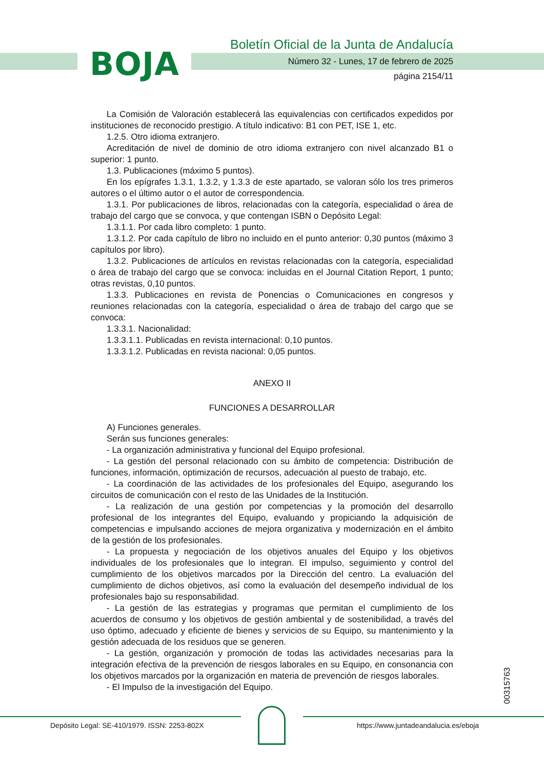BOJA
Boletín Oficial de la Junta de Andalucía
Número 32 - Lunes, 17 de febrero de 2025
página 2154/11
La Comisión de Valoración establecerá las equivalencias con certificados expedidos por instituciones de reconocido prestigio. A título indicativo: B1 con PET, ISE 1, etc.
1.2.5. Otro idioma extranjero.
Acreditación de nivel de dominio de otro idioma extranjero con nivel alcanzado B1 o superior: 1 punto.
1.3. Publicaciones (máximo 5 puntos).
En los epígrafes 1.3.1, 1.3.2, y 1.3.3 de este apartado, se valoran sólo los tres primeros autores o el último autor o el autor de correspondencia.
1.3.1. Por publicaciones de libros, relacionadas con la categoría, especialidad o área de trabajo del cargo que se convoca, y que contengan ISBN o Depósito Legal:
1.3.1.1. Por cada libro completo: 1 punto.
1.3.1.2. Por cada capítulo de libro no incluido en el punto anterior: 0,30 puntos (máximo 3 capítulos por libro).
1.3.2. Publicaciones de artículos en revistas relacionadas con la categoría, especialidad o área de trabajo del cargo que se convoca: incluidas en el Journal Citation Report, 1 punto; otras revistas, 0,10 puntos.
1.3.3. Publicaciones en revista de Ponencias o Comunicaciones en congresos y reuniones relacionadas con la categoría, especialidad o área de trabajo del cargo que se convoca:
1.3.3.1. Nacionalidad:
1.3.3.1.1. Publicadas en revista internacional: 0,10 puntos.
1.3.3.1.2. Publicadas en revista nacional: 0,05 puntos.
ANEXO II
FUNCIONES A DESARROLLAR
A) Funciones generales.
Serán sus funciones generales:
- La organización administrativa y funcional del Equipo profesional.
- La gestión del personal relacionado con su ámbito de competencia: Distribución de funciones, información, optimización de recursos, adecuación al puesto de trabajo, etc.
- La coordinación de las actividades de los profesionales del Equipo, asegurando los circuitos de comunicación con el resto de las Unidades de la Institución.
- La realización de una gestión por competencias y la promoción del desarrollo profesional de los integrantes del Equipo, evaluando y propiciando la adquisición de competencias e impulsando acciones de mejora organizativa y modernización en el ámbito de la gestión de los profesionales.
- La propuesta y negociación de los objetivos anuales del Equipo y los objetivos individuales de los profesionales que lo integran. El impulso, seguimiento y control del cumplimiento de los objetivos marcados por la Dirección del centro. La evaluación del cumplimiento de dichos objetivos, así como la evaluación del desempeño individual de los profesionales bajo su responsabilidad.
- La gestión de las estrategias y programas que permitan el cumplimiento de los acuerdos de consumo y los objetivos de gestión ambiental y de sostenibilidad, a través del uso óptimo, adecuado y eficiente de bienes y servicios de su Equipo, su mantenimiento y la gestión adecuada de los residuos que se generen.
- La gestión, organización y promoción de todas las actividades necesarias para la integración efectiva de la prevención de riesgos laborales en su Equipo, en consonancia con los objetivos marcados por la organización en materia de prevención de riesgos laborales.
- El Impulso de la investigación del Equipo.
00315763
Depósito Legal: SE-410/1979. ISSN: 2253-802X
https://www.juntadeandalucia.es/eboja